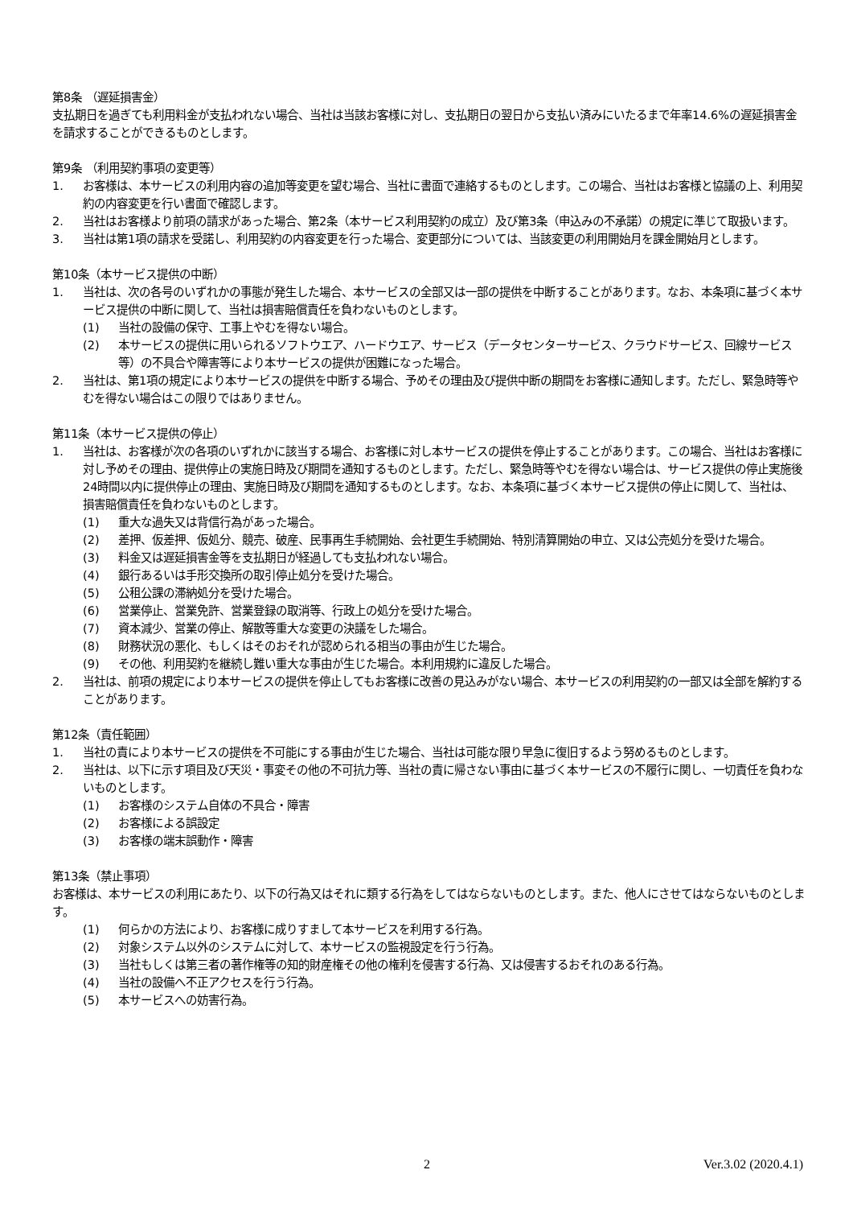第8条 （遅延損害金）
支払期日を過ぎても利用料金が支払われない場合、当社は当該お客様に対し、支払期日の翌日から支払い済みにいたるまで年率14.6%の遅延損害金を請求することができるものとします。
第9条 （利用契約事項の変更等）
1. お客様は、本サービスの利用内容の追加等変更を望む場合、当社に書面で連絡するものとします。この場合、当社はお客様と協議の上、利用契約の内容変更を行い書面で確認します。
2. 当社はお客様より前項の請求があった場合、第2条（本サービス利用契約の成立）及び第3条（申込みの不承諾）の規定に準じて取扱います。
3. 当社は第1項の請求を受諾し、利用契約の内容変更を行った場合、変更部分については、当該変更の利用開始月を課金開始月とします。
第10条（本サービス提供の中断）
1. 当社は、次の各号のいずれかの事態が発生した場合、本サービスの全部又は一部の提供を中断することがあります。なお、本条項に基づく本サービス提供の中断に関して、当社は損害賠償責任を負わないものとします。
(1) 当社の設備の保守、工事上やむを得ない場合。
(2) 本サービスの提供に用いられるソフトウエア、ハードウエア、サービス（データセンターサービス、クラウドサービス、回線サービス等）の不具合や障害等により本サービスの提供が困難になった場合。
2. 当社は、第1項の規定により本サービスの提供を中断する場合、予めその理由及び提供中断の期間をお客様に通知します。ただし、緊急時等やむを得ない場合はこの限りではありません。
第11条（本サービス提供の停止）
1. 当社は、お客様が次の各項のいずれかに該当する場合、お客様に対し本サービスの提供を停止することがあります。この場合、当社はお客様に対し予めその理由、提供停止の実施日時及び期間を通知するものとします。ただし、緊急時等やむを得ない場合は、サービス提供の停止実施後24時間以内に提供停止の理由、実施日時及び期間を通知するものとします。なお、本条項に基づく本サービス提供の停止に関して、当社は、損害賠償責任を負わないものとします。
(1) 重大な過失又は背信行為があった場合。
(2) 差押、仮差押、仮処分、競売、破産、民事再生手続開始、会社更生手続開始、特別清算開始の申立、又は公売処分を受けた場合。
(3) 料金又は遅延損害金等を支払期日が経過しても支払われない場合。
(4) 銀行あるいは手形交換所の取引停止処分を受けた場合。
(5) 公租公課の滞納処分を受けた場合。
(6) 営業停止、営業免許、営業登録の取消等、行政上の処分を受けた場合。
(7) 資本減少、営業の停止、解散等重大な変更の決議をした場合。
(8) 財務状況の悪化、もしくはそのおそれが認められる相当の事由が生じた場合。
(9) その他、利用契約を継続し難い重大な事由が生じた場合。本利用規約に違反した場合。
2. 当社は、前項の規定により本サービスの提供を停止してもお客様に改善の見込みがない場合、本サービスの利用契約の一部又は全部を解約することがあります。
第12条（責任範囲）
1. 当社の責により本サービスの提供を不可能にする事由が生じた場合、当社は可能な限り早急に復旧するよう努めるものとします。
2. 当社は、以下に示す項目及び天災・事変その他の不可抗力等、当社の責に帰さない事由に基づく本サービスの不履行に関し、一切責任を負わないものとします。
(1) お客様のシステム自体の不具合・障害
(2) お客様による誤設定
(3) お客様の端末誤動作・障害
第13条（禁止事項）
お客様は、本サービスの利用にあたり、以下の行為又はそれに類する行為をしてはならないものとします。また、他人にさせてはならないものとします。
(1) 何らかの方法により、お客様に成りすまして本サービスを利用する行為。
(2) 対象システム以外のシステムに対して、本サービスの監視設定を行う行為。
(3) 当社もしくは第三者の著作権等の知的財産権その他の権利を侵害する行為、又は侵害するおそれのある行為。
(4) 当社の設備へ不正アクセスを行う行為。
(5) 本サービスへの妨害行為。
2 Ver.3.02 (2020.4.1)